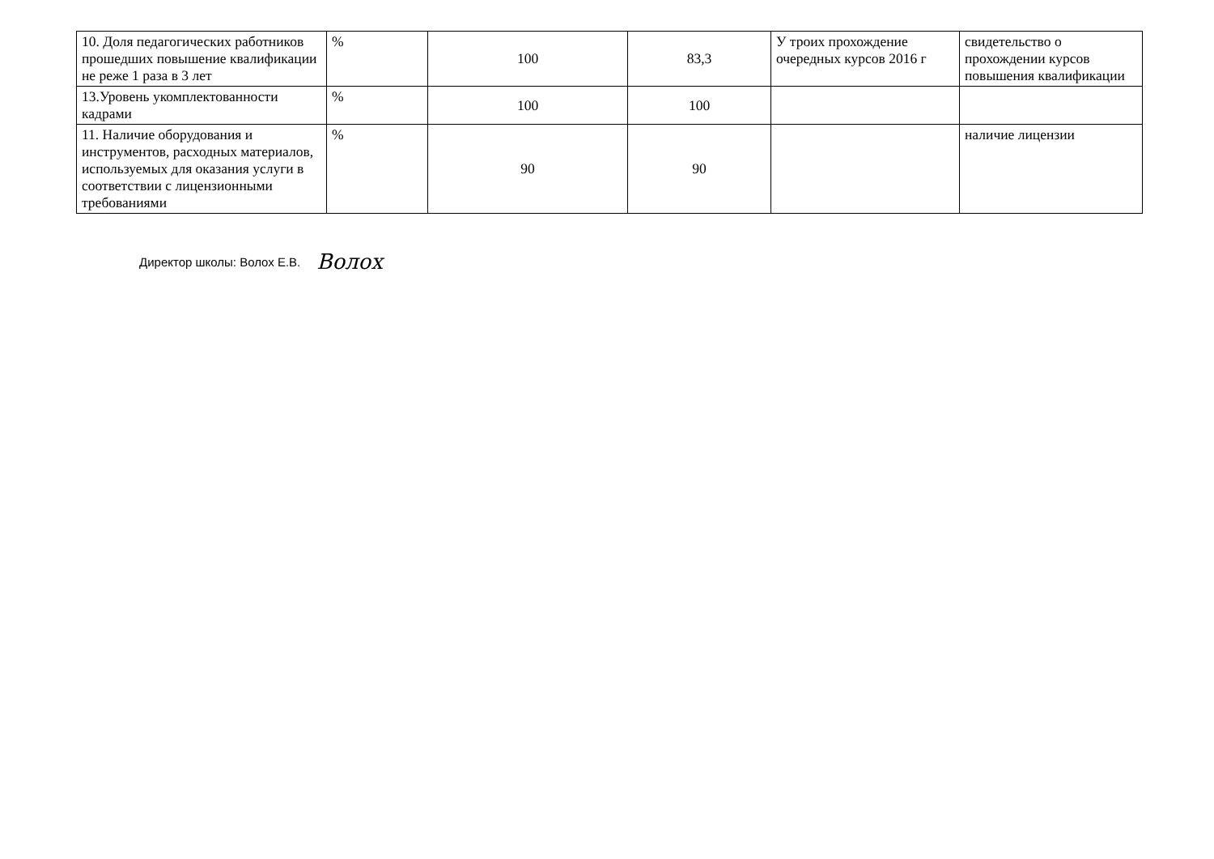| 10. Доля педагогических работников прошедших повышение квалификации не реже 1 раза в 3 лет | % | 100 | 83,3 | У троих прохождение очередных курсов 2016 г | свидетельство о прохождении курсов повышения квалификации |
| 13.Уровень укомплектованности кадрами | % | 100 | 100 | | |
| 11. Наличие оборудования и инструментов, расходных материалов, используемых для оказания услуги в соответствии с лицензионными требованиями | % | 90 | 90 | | наличие лицензии |
Директор школы: Волох Е.В. Волох